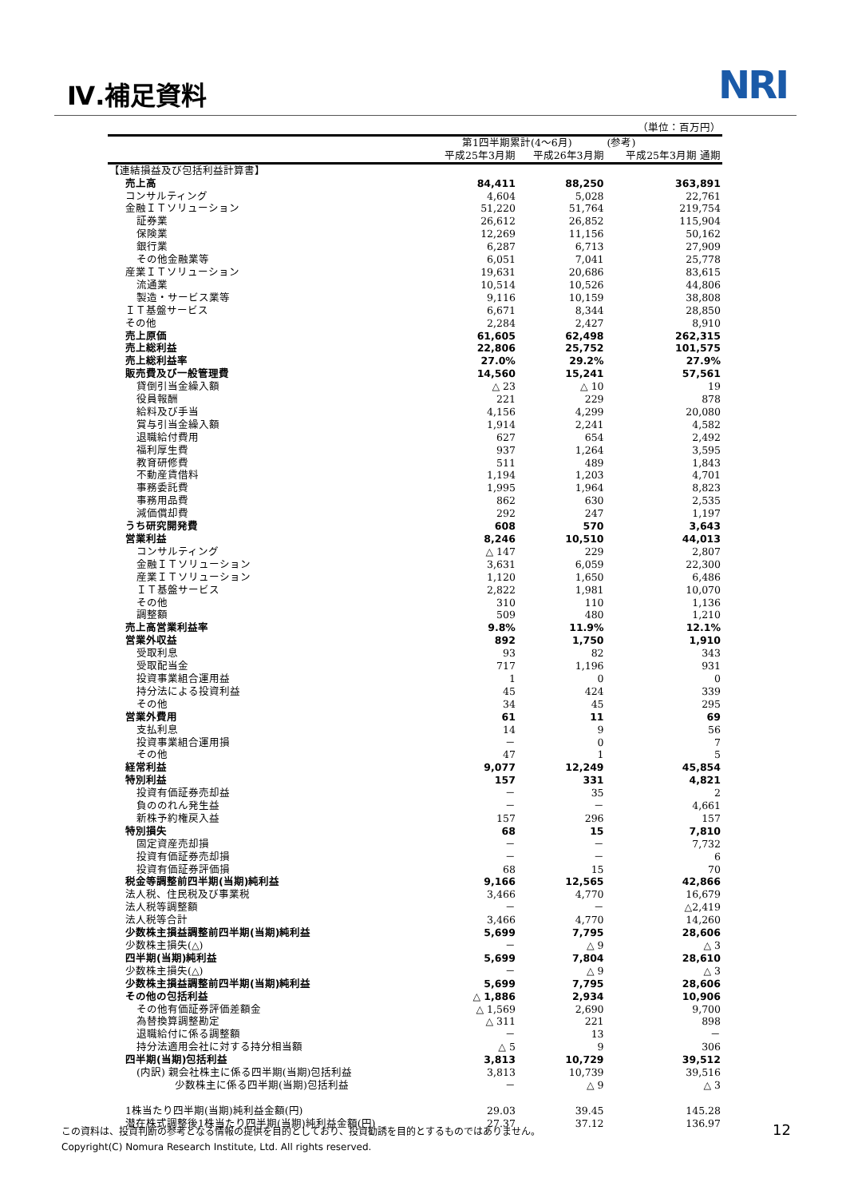Ⅳ.補足資料 NRI
| | | | （単位：百万円） |
| --- | --- | --- | --- |
| | 第1四半期累計(4～6月) | | (参考) |
| | 平成25年3月期 | 平成26年3月期 | 平成25年3月期 通期 |
| 【連結損益及び包括利益計算書】 | | | |
| 売上高 | 84,411 | 88,250 | 363,891 |
| コンサルティング | 4,604 | 5,028 | 22,761 |
| 金融ＩＴソリューション | 51,220 | 51,764 | 219,754 |
| 証券業 | 26,612 | 26,852 | 115,904 |
| 保険業 | 12,269 | 11,156 | 50,162 |
| 銀行業 | 6,287 | 6,713 | 27,909 |
| その他金融業等 | 6,051 | 7,041 | 25,778 |
| 産業ＩＴソリューション | 19,631 | 20,686 | 83,615 |
| 流通業 | 10,514 | 10,526 | 44,806 |
| 製造・サービス業等 | 9,116 | 10,159 | 38,808 |
| ＩＴ基盤サービス | 6,671 | 8,344 | 28,850 |
| その他 | 2,284 | 2,427 | 8,910 |
| 売上原価 | 61,605 | 62,498 | 262,315 |
| 売上総利益 | 22,806 | 25,752 | 101,575 |
| 売上総利益率 | 27.0% | 29.2% | 27.9% |
| 販売費及び一般管理費 | 14,560 | 15,241 | 57,561 |
| 貸倒引当金繰入額 | △ 23 | △ 10 | 19 |
| 役員報酬 | 221 | 229 | 878 |
| 給料及び手当 | 4,156 | 4,299 | 20,080 |
| 賞与引当金繰入額 | 1,914 | 2,241 | 4,582 |
| 退職給付費用 | 627 | 654 | 2,492 |
| 福利厚生費 | 937 | 1,264 | 3,595 |
| 教育研修費 | 511 | 489 | 1,843 |
| 不動産賃借料 | 1,194 | 1,203 | 4,701 |
| 事務委託費 | 1,995 | 1,964 | 8,823 |
| 事務用品費 | 862 | 630 | 2,535 |
| 減価償却費 | 292 | 247 | 1,197 |
| うち研究開発費 | 608 | 570 | 3,643 |
| 営業利益 | 8,246 | 10,510 | 44,013 |
| コンサルティング | △ 147 | 229 | 2,807 |
| 金融ＩＴソリューション | 3,631 | 6,059 | 22,300 |
| 産業ＩＴソリューション | 1,120 | 1,650 | 6,486 |
| ＩＴ基盤サービス | 2,822 | 1,981 | 10,070 |
| その他 | 310 | 110 | 1,136 |
| 調整額 | 509 | 480 | 1,210 |
| 売上高営業利益率 | 9.8% | 11.9% | 12.1% |
| 営業外収益 | 892 | 1,750 | 1,910 |
| 受取利息 | 93 | 82 | 343 |
| 受取配当金 | 717 | 1,196 | 931 |
| 投資事業組合運用益 | 1 | 0 | 0 |
| 持分法による投資利益 | 45 | 424 | 339 |
| その他 | 34 | 45 | 295 |
| 営業外費用 | 61 | 11 | 69 |
| 支払利息 | 14 | 9 | 56 |
| 投資事業組合運用損 | － | 0 | 7 |
| その他 | 47 | 1 | 5 |
| 経常利益 | 9,077 | 12,249 | 45,854 |
| 特別利益 | 157 | 331 | 4,821 |
| 投資有価証券売却益 | － | 35 | 2 |
| 負ののれん発生益 | － | － | 4,661 |
| 新株予約権戻入益 | 157 | 296 | 157 |
| 特別損失 | 68 | 15 | 7,810 |
| 固定資産売却損 | － | － | 7,732 |
| 投資有価証券売却損 | － | － | 6 |
| 投資有価証券評価損 | 68 | 15 | 70 |
| 税金等調整前四半期(当期)純利益 | 9,166 | 12,565 | 42,866 |
| 法人税、住民税及び事業税 | 3,466 | 4,770 | 16,679 |
| 法人税等調整額 | － | － | △2,419 |
| 法人税等合計 | 3,466 | 4,770 | 14,260 |
| 少数株主損益調整前四半期(当期)純利益 | 5,699 | 7,795 | 28,606 |
| 少数株主損失(△) | － | △ 9 | △ 3 |
| 四半期(当期)純利益 | 5,699 | 7,804 | 28,610 |
| 少数株主損失(△) | － | △ 9 | △ 3 |
| 少数株主損益調整前四半期(当期)純利益 | 5,699 | 7,795 | 28,606 |
| その他の包括利益 | △ 1,886 | 2,934 | 10,906 |
| その他有価証券評価差額金 | △ 1,569 | 2,690 | 9,700 |
| 為替換算調整勘定 | △ 311 | 221 | 898 |
| 退職給付に係る調整額 | － | 13 | － |
| 持分法適用会社に対する持分相当額 | △ 5 | 9 | 306 |
| 四半期(当期)包括利益 | 3,813 | 10,729 | 39,512 |
| (内訳) 親会社株主に係る四半期(当期)包括利益 | 3,813 | 10,739 | 39,516 |
| 少数株主に係る四半期(当期)包括利益 | － | △ 9 | △ 3 |
| 1株当たり四半期(当期)純利益金額(円) | 29.03 | 39.45 | 145.28 |
| 潜在株式調整後1株当たり四半期(当期)純利益金額(円) | 27.37 | 37.12 | 136.97 |
この資料は、投資判断の参考となる情報の提供を目的としており、投資勧誘を目的とするものではありません。
Copyright(C) Nomura Research Institute, Ltd. All rights reserved.
12